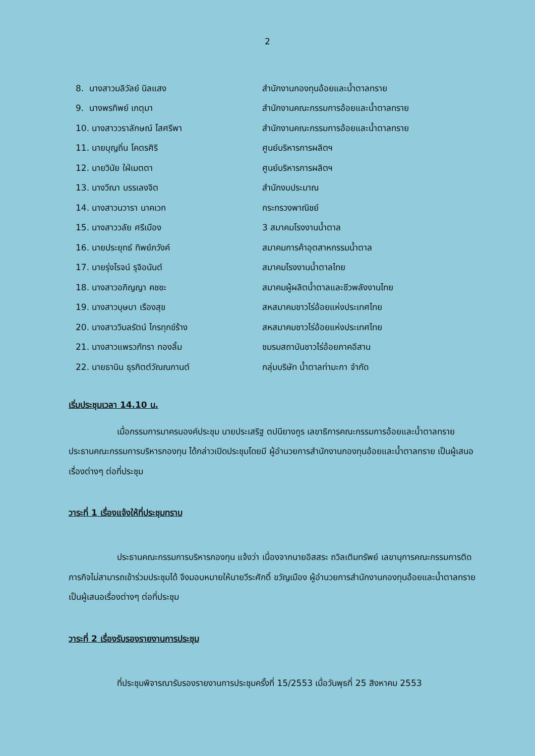2
| 8. นางสาวมลิวัลย์ นิลแสง | สำนักงานกองทุนอ้อยและน้ำตาลทราย |
| 9. นางพรทิพย์ เกตุมา | สำนักงานคณะกรรมการอ้อยและน้ำตาลทราย |
| 10. นางสาววราลักษณ์ โสศรีพา | สำนักงานคณะกรรมการอ้อยและน้ำตาลทราย |
| 11. นายบุญถิ่น โคตรศิริ | ศูนย์บริหารการผลิตฯ |
| 12. นายวินัย ใฝ่เมตตา | ศูนย์บริหารการผลิตฯ |
| 13. นางวีณา บรรเลงจิต | สำนักงบประมาณ |
| 14. นางสาวนวารา นาคเวก | กระทรวงพาณิชย์ |
| 15. นางสาววลัย ศรีเมือง | 3 สมาคมโรงงานน้ำตาล |
| 16. นายประยุทธ์ ทิพย์ภวังค์ | สมาคมการค้าอุตสาหกรรมน้ำตาล |
| 17. นายรุ่งโรจน์ รุจิอนันต์ | สมาคมโรงงานน้ำตาลไทย |
| 18. นางสาวอภิญญา คชชะ | สมาคมผู้ผลิตน้ำตาลและชีวพลังงานไทย |
| 19. นางสาวบุษบา เรืองสุข | สหสมาคมชาวไร่อ้อยแห่งประเทศไทย |
| 20. นางสาววิมลรัตน์ ไกรทุกข์ร้าง | สหสมาคมชาวไร่อ้อยแห่งประเทศไทย |
| 21. นางสาวแพรวภัทรา ทองลิ้ม | ชมรมสถาบันชาวไร่อ้อยภาคอีสาน |
| 22. นายธานิน ธุรกิตต์วัณณกานต์ | กลุ่มบริษัท น้ำตาลท่ามะกา จำกัด |
เริ่มประชุมเวลา 14.10 น.
เมื่อกรรมการมาครบองค์ประชุม นายประเสริฐ ตปนียางกูร เลขาธิการคณะกรรมการอ้อยและน้ำตาลทราย ประธานคณะกรรมการบริหารกองทุน ได้กล่าวเปิดประชุมโดยมี ผู้อำนวยการสำนักงานกองทุนอ้อยและน้ำตาลทราย เป็นผู้เสนอเรื่องต่างๆ ต่อที่ประชุม
วาระที่ 1 เรื่องแจ้งให้ที่ประชุมทราบ
ประธานคณะกรรมการบริหารกองทุน แจ้งว่า เนื่องจากนายอิสสระ ถวิลเติมทรัพย์ เลขานุการคณะกรรมการติดภารกิจไม่สามารถเข้าร่วมประชุมได้ จึงมอบหมายให้นายวีระศักดิ์ ขวัญเมือง ผู้อำนวยการสำนักงานกองทุนอ้อยและน้ำตาลทราย เป็นผู้เสนอเรื่องต่างๆ ต่อที่ประชุม
วาระที่ 2 เรื่องรับรองรายงานการประชุม
ที่ประชุมพิจารณารับรองรายงานการประชุมครั้งที่ 15/2553 เมื่อวันพุธที่ 25 สิงหาคม 2553